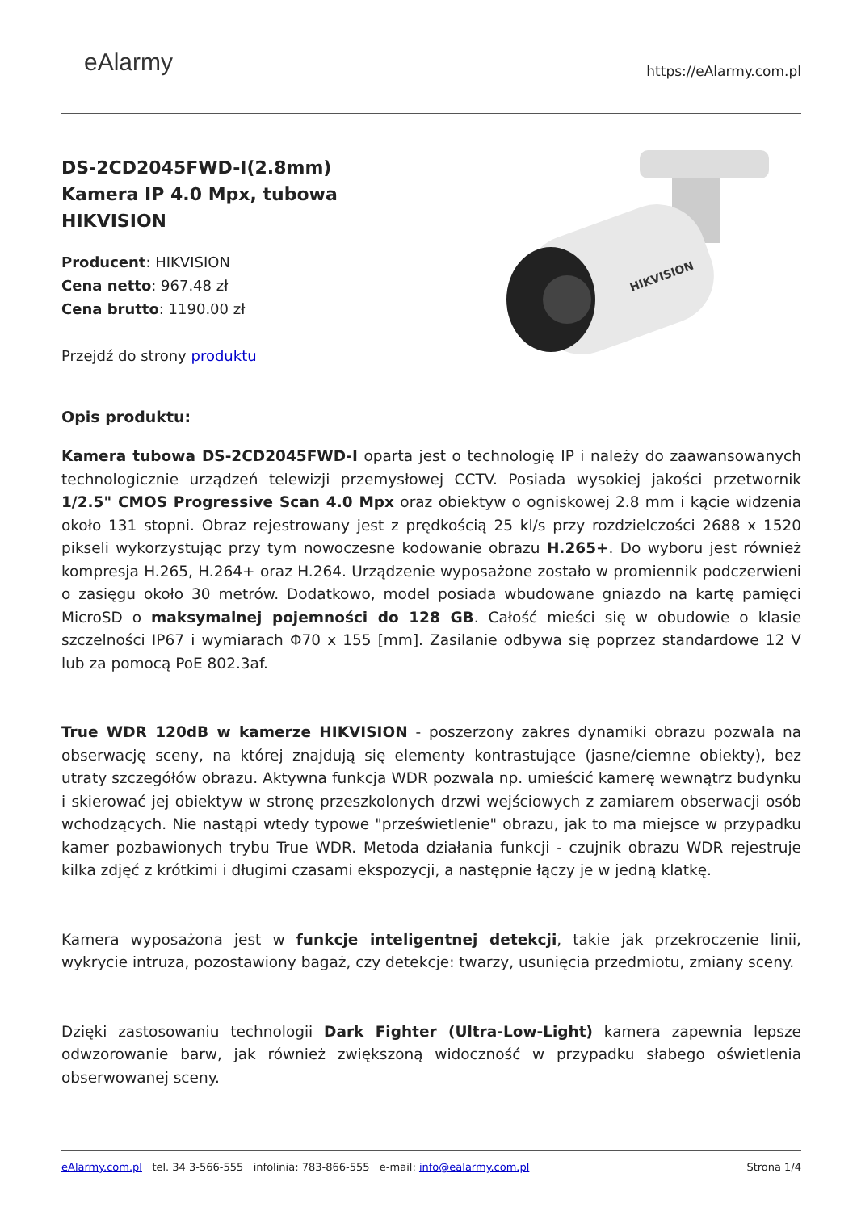eAlarmy
https://eAlarmy.com.pl
DS-2CD2045FWD-I(2.8mm)
Kamera IP 4.0 Mpx, tubowa
HIKVISION
Producent: HIKVISION
Cena netto: 967.48 zł
Cena brutto: 1190.00 zł
Przejdź do strony produktu
HIKVISION
Opis produktu:
Kamera tubowa DS-2CD2045FWD-I oparta jest o technologię IP i należy do zaawansowanych technologicznie urządzeń telewizji przemysłowej CCTV. Posiada wysokiej jakości przetwornik 1/2.5" CMOS Progressive Scan 4.0 Mpx oraz obiektyw o ogniskowej 2.8 mm i kącie widzenia około 131 stopni. Obraz rejestrowany jest z prędkością 25 kl/s przy rozdzielczości 2688 x 1520 pikseli wykorzystując przy tym nowoczesne kodowanie obrazu H.265+. Do wyboru jest również kompresja H.265, H.264+ oraz H.264. Urządzenie wyposażone zostało w promiennik podczerwieni o zasięgu około 30 metrów. Dodatkowo, model posiada wbudowane gniazdo na kartę pamięci MicroSD o maksymalnej pojemności do 128 GB. Całość mieści się w obudowie o klasie szczelności IP67 i wymiarach Φ70 x 155 [mm]. Zasilanie odbywa się poprzez standardowe 12 V lub za pomocą PoE 802.3af.
True WDR 120dB w kamerze HIKVISION - poszerzony zakres dynamiki obrazu pozwala na obserwację sceny, na której znajdują się elementy kontrastujące (jasne/ciemne obiekty), bez utraty szczegółów obrazu. Aktywna funkcja WDR pozwala np. umieścić kamerę wewnątrz budynku i skierować jej obiektyw w stronę przeszkolonych drzwi wejściowych z zamiarem obserwacji osób wchodzących. Nie nastąpi wtedy typowe "prześwietlenie" obrazu, jak to ma miejsce w przypadku kamer pozbawionych trybu True WDR. Metoda działania funkcji - czujnik obrazu WDR rejestruje kilka zdjęć z krótkimi i długimi czasami ekspozycji, a następnie łączy je w jedną klatkę.
Kamera wyposażona jest w funkcje inteligentnej detekcji, takie jak przekroczenie linii, wykrycie intruza, pozostawiony bagaż, czy detekcje: twarzy, usunięcia przedmiotu, zmiany sceny.
Dzięki zastosowaniu technologii Dark Fighter (Ultra-Low-Light) kamera zapewnia lepsze odwzorowanie barw, jak również zwiększoną widoczność w przypadku słabego oświetlenia obserwowanej sceny.
eAlarmy.com.pl tel. 34 3-566-555 infolinia: 783-866-555 e-mail: info@ealarmy.com.pl
Strona 1/4